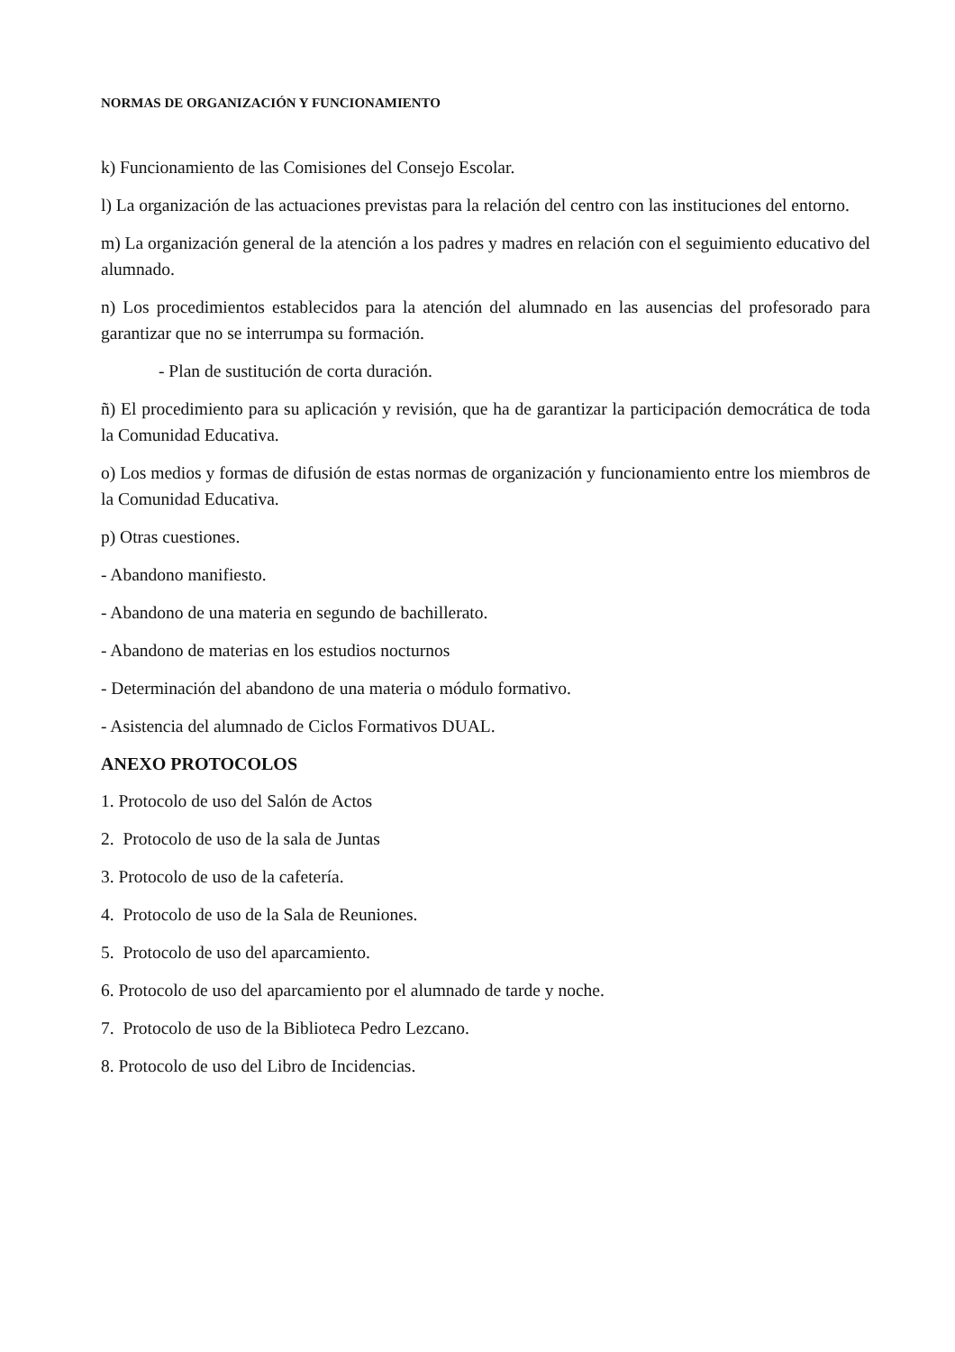NORMAS DE ORGANIZACIÓN Y FUNCIONAMIENTO
k) Funcionamiento de las Comisiones del Consejo Escolar.
l) La organización de las actuaciones previstas para la relación del centro con las instituciones del entorno.
m) La organización general de la atención a los padres y madres en relación con el seguimiento educativo del alumnado.
n) Los procedimientos establecidos para la atención del alumnado en las ausencias del profesorado para garantizar que no se interrumpa su formación.
- Plan de sustitución de corta duración.
ñ) El procedimiento para su aplicación y revisión, que ha de garantizar la participación democrática de toda la Comunidad Educativa.
o) Los medios y formas de difusión de estas normas de organización y funcionamiento entre los miembros de la Comunidad Educativa.
p) Otras cuestiones.
- Abandono manifiesto.
- Abandono de una materia en segundo de bachillerato.
- Abandono de materias en los estudios nocturnos
- Determinación del abandono de una materia o módulo formativo.
- Asistencia del alumnado de Ciclos Formativos DUAL.
ANEXO PROTOCOLOS
1. Protocolo de uso del Salón de Actos
2. Protocolo de uso de la sala de Juntas
3. Protocolo de uso de la cafetería.
4. Protocolo de uso de la Sala de Reuniones.
5. Protocolo de uso del aparcamiento.
6. Protocolo de uso del aparcamiento por el alumnado de tarde y noche.
7. Protocolo de uso de la Biblioteca Pedro Lezcano.
8. Protocolo de uso del Libro de Incidencias.